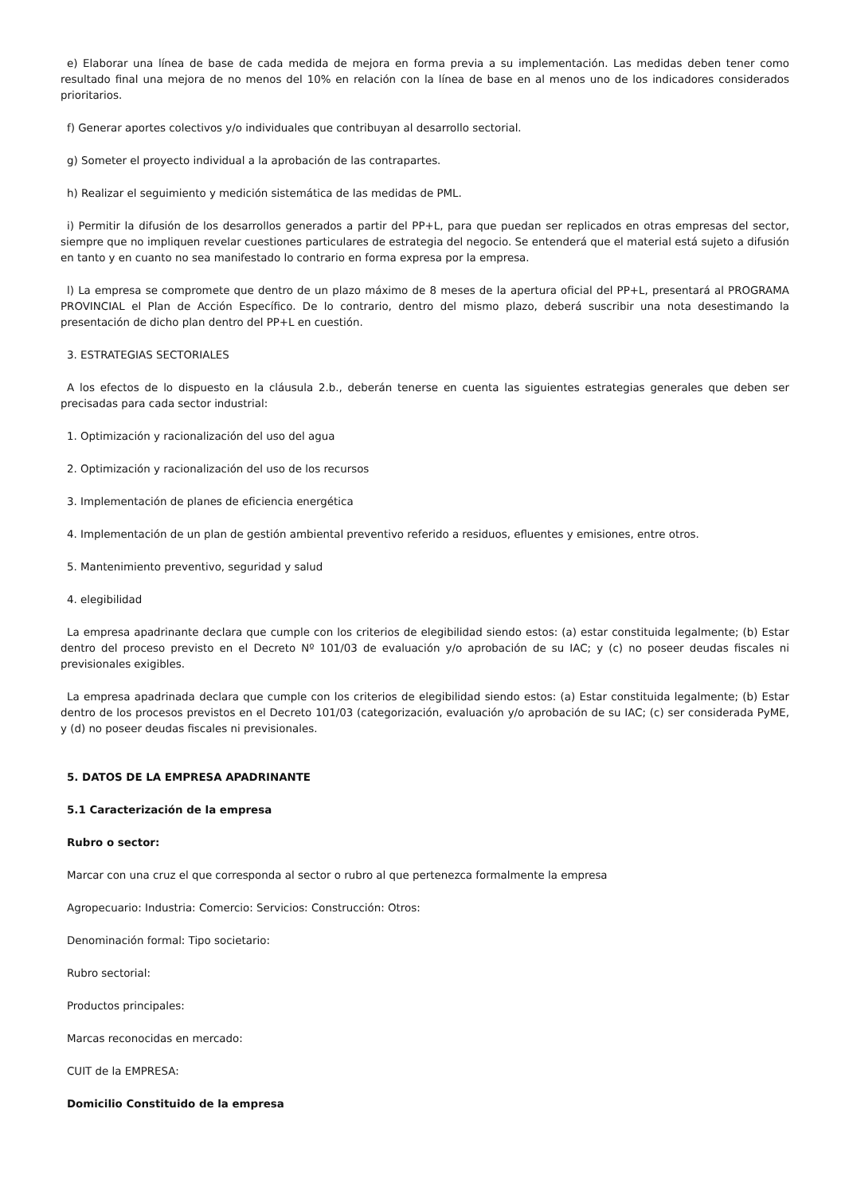e) Elaborar una línea de base de cada medida de mejora en forma previa a su implementación. Las medidas deben tener como resultado final una mejora de no menos del 10% en relación con la línea de base en al menos uno de los indicadores considerados prioritarios.
f) Generar aportes colectivos y/o individuales que contribuyan al desarrollo sectorial.
g) Someter el proyecto individual a la aprobación de las contrapartes.
h) Realizar el seguimiento y medición sistemática de las medidas de PML.
i) Permitir la difusión de los desarrollos generados a partir del PP+L, para que puedan ser replicados en otras empresas del sector, siempre que no impliquen revelar cuestiones particulares de estrategia del negocio. Se entenderá que el material está sujeto a difusión en tanto y en cuanto no sea manifestado lo contrario en forma expresa por la empresa.
l) La empresa se compromete que dentro de un plazo máximo de 8 meses de la apertura oficial del PP+L, presentará al PROGRAMA PROVINCIAL el Plan de Acción Específico. De lo contrario, dentro del mismo plazo, deberá suscribir una nota desestimando la presentación de dicho plan dentro del PP+L en cuestión.
3. ESTRATEGIAS SECTORIALES
A los efectos de lo dispuesto en la cláusula 2.b., deberán tenerse en cuenta las siguientes estrategias generales que deben ser precisadas para cada sector industrial:
1. Optimización y racionalización del uso del agua
2. Optimización y racionalización del uso de los recursos
3. Implementación de planes de eficiencia energética
4. Implementación de un plan de gestión ambiental preventivo referido a residuos, efluentes y emisiones, entre otros.
5. Mantenimiento preventivo, seguridad y salud
4. elegibilidad
La empresa apadrinante declara que cumple con los criterios de elegibilidad siendo estos: (a) estar constituida legalmente; (b) Estar dentro del proceso previsto en el Decreto Nº 101/03 de evaluación y/o aprobación de su IAC; y (c) no poseer deudas fiscales ni previsionales exigibles.
La empresa apadrinada declara que cumple con los criterios de elegibilidad siendo estos: (a) Estar constituida legalmente; (b) Estar dentro de los procesos previstos en el Decreto 101/03 (categorización, evaluación y/o aprobación de su IAC; (c) ser considerada PyME, y (d) no poseer deudas fiscales ni previsionales.
5. DATOS DE LA EMPRESA APADRINANTE
5.1 Caracterización de la empresa
Rubro o sector:
Marcar con una cruz el que corresponda al sector o rubro al que pertenezca formalmente la empresa
Agropecuario: Industria: Comercio: Servicios: Construcción: Otros:
Denominación formal: Tipo societario:
Rubro sectorial:
Productos principales:
Marcas reconocidas en mercado:
CUIT de la EMPRESA:
Domicilio Constituido de la empresa